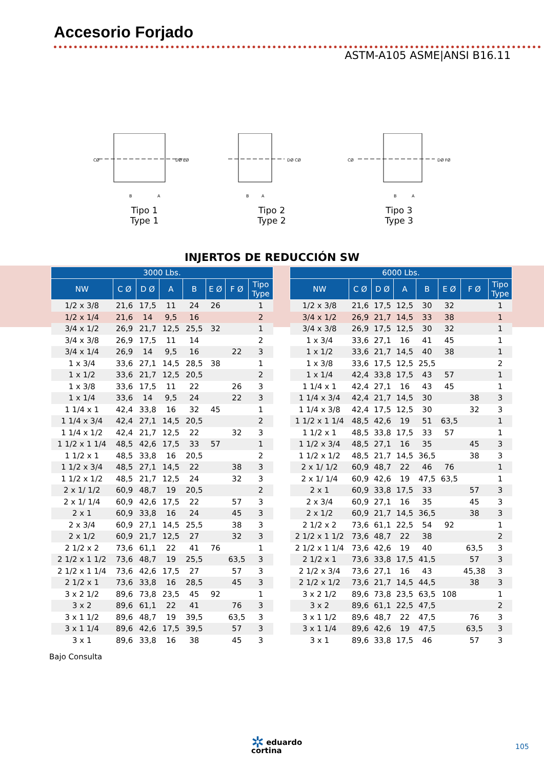Accesorio Forjado
ASTM-A105 ASME|ANSI B16.11
CØ
DØ EØ
B
A
Tipo 1
Type 1
DØ CØ
B
A
Tipo 2
Type 2
CØ
DØ FØ
B
A
Tipo 3
Type 3
INJERTOS DE REDUCCIÓN SW
| 3000 Lbs. | | | | | | | |
| --- | --- | --- | --- | --- | --- | --- | --- |
| NW | C Ø | D Ø | A | B | E Ø | F Ø | Tipo Type |
| 1/2 x 3/8 | 21,6 | 17,5 | 11 | 24 | 26 | | 1 |
| 1/2 x 1/4 | 21,6 | 14 | 9,5 | 16 | | | 2 |
| 3/4 x 1/2 | 26,9 | 21,7 | 12,5 | 25,5 | 32 | | 1 |
| 3/4 x 3/8 | 26,9 | 17,5 | 11 | 14 | | | 2 |
| 3/4 x 1/4 | 26,9 | 14 | 9,5 | 16 | | 22 | 3 |
| 1 x 3/4 | 33,6 | 27,1 | 14,5 | 28,5 | 38 | | 1 |
| 1 x 1/2 | 33,6 | 21,7 | 12,5 | 20,5 | | | 2 |
| 1 x 3/8 | 33,6 | 17,5 | 11 | 22 | | 26 | 3 |
| 1 x 1/4 | 33,6 | 14 | 9,5 | 24 | | 22 | 3 |
| 1 1/4 x 1 | 42,4 | 33,8 | 16 | 32 | 45 | | 1 |
| 1 1/4 x 3/4 | 42,4 | 27,1 | 14,5 | 20,5 | | | 2 |
| 1 1/4 x 1/2 | 42,4 | 21,7 | 12,5 | 22 | | 32 | 3 |
| 1 1/2 x 1 1/4 | 48,5 | 42,6 | 17,5 | 33 | 57 | | 1 |
| 1 1/2 x 1 | 48,5 | 33,8 | 16 | 20,5 | | | 2 |
| 1 1/2 x 3/4 | 48,5 | 27,1 | 14,5 | 22 | | 38 | 3 |
| 1 1/2 x 1/2 | 48,5 | 21,7 | 12,5 | 24 | | 32 | 3 |
| 2 x 1/ 1/2 | 60,9 | 48,7 | 19 | 20,5 | | | 2 |
| 2 x 1/ 1/4 | 60,9 | 42,6 | 17,5 | 22 | | 57 | 3 |
| 2 x 1 | 60,9 | 33,8 | 16 | 24 | | 45 | 3 |
| 2 x 3/4 | 60,9 | 27,1 | 14,5 | 25,5 | | 38 | 3 |
| 2 x 1/2 | 60,9 | 21,7 | 12,5 | 27 | | 32 | 3 |
| 2 1/2 x 2 | 73,6 | 61,1 | 22 | 41 | 76 | | 1 |
| 2 1/2 x 1 1/2 | 73,6 | 48,7 | 19 | 25,5 | | 63,5 | 3 |
| 2 1/2 x 1 1/4 | 73,6 | 42,6 | 17,5 | 27 | | 57 | 3 |
| 2 1/2 x 1 | 73,6 | 33,8 | 16 | 28,5 | | 45 | 3 |
| 3 x 2 1/2 | 89,6 | 73,8 | 23,5 | 45 | 92 | | 1 |
| 3 x 2 | 89,6 | 61,1 | 22 | 41 | | 76 | 3 |
| 3 x 1 1/2 | 89,6 | 48,7 | 19 | 39,5 | | 63,5 | 3 |
| 3 x 1 1/4 | 89,6 | 42,6 | 17,5 | 39,5 | | 57 | 3 |
| 3 x 1 | 89,6 | 33,8 | 16 | 38 | | 45 | 3 |
| 6000 Lbs. | | | | | | | |
| --- | --- | --- | --- | --- | --- | --- | --- |
| NW | C Ø | D Ø | A | B | E Ø | F Ø | Tipo Type |
| 1/2 x 3/8 | 21,6 | 17,5 | 12,5 | 30 | 32 | | 1 |
| 3/4 x 1/2 | 26,9 | 21,7 | 14,5 | 33 | 38 | | 1 |
| 3/4 x 3/8 | 26,9 | 17,5 | 12,5 | 30 | 32 | | 1 |
| 1 x 3/4 | 33,6 | 27,1 | 16 | 41 | 45 | | 1 |
| 1 x 1/2 | 33,6 | 21,7 | 14,5 | 40 | 38 | | 1 |
| 1 x 3/8 | 33,6 | 17,5 | 12,5 | 25,5 | | | 2 |
| 1 x 1/4 | 42,4 | 33,8 | 17,5 | 43 | 57 | | 1 |
| 1 1/4 x 1 | 42,4 | 27,1 | 16 | 43 | 45 | | 1 |
| 1 1/4 x 3/4 | 42,4 | 21,7 | 14,5 | 30 | | 38 | 3 |
| 1 1/4 x 3/8 | 42,4 | 17,5 | 12,5 | 30 | | 32 | 3 |
| 1 1/2 x 1 1/4 | 48,5 | 42,6 | 19 | 51 | 63,5 | | 1 |
| 1 1/2 x 1 | 48,5 | 33,8 | 17,5 | 33 | 57 | | 1 |
| 1 1/2 x 3/4 | 48,5 | 27,1 | 16 | 35 | | 45 | 3 |
| 1 1/2 x 1/2 | 48,5 | 21,7 | 14,5 | 36,5 | | 38 | 3 |
| 2 x 1/ 1/2 | 60,9 | 48,7 | 22 | 46 | 76 | | 1 |
| 2 x 1/ 1/4 | 60,9 | 42,6 | 19 | 47,5 | 63,5 | | 1 |
| 2 x 1 | 60,9 | 33,8 | 17,5 | 33 | | 57 | 3 |
| 2 x 3/4 | 60,9 | 27,1 | 16 | 35 | | 45 | 3 |
| 2 x 1/2 | 60,9 | 21,7 | 14,5 | 36,5 | | 38 | 3 |
| 2 1/2 x 2 | 73,6 | 61,1 | 22,5 | 54 | 92 | | 1 |
| 2 1/2 x 1 1/2 | 73,6 | 48,7 | 22 | 38 | | | 2 |
| 2 1/2 x 1 1/4 | 73,6 | 42,6 | 19 | 40 | | 63,5 | 3 |
| 2 1/2 x 1 | 73,6 | 33,8 | 17,5 | 41,5 | | 57 | 3 |
| 2 1/2 x 3/4 | 73,6 | 27,1 | 16 | 43 | | 45,38 | 3 |
| 2 1/2 x 1/2 | 73,6 | 21,7 | 14,5 | 44,5 | | 38 | 3 |
| 3 x 2 1/2 | 89,6 | 73,8 | 23,5 | 63,5 | 108 | | 1 |
| 3 x 2 | 89,6 | 61,1 | 22,5 | 47,5 | | | 2 |
| 3 x 1 1/2 | 89,6 | 48,7 | 22 | 47,5 | | 76 | 3 |
| 3 x 1 1/4 | 89,6 | 42,6 | 19 | 47,5 | | 63,5 | 3 |
| 3 x 1 | 89,6 | 33,8 | 17,5 | 46 | | 57 | 3 |
Bajo Consulta
✲ eduardo
cortina
105